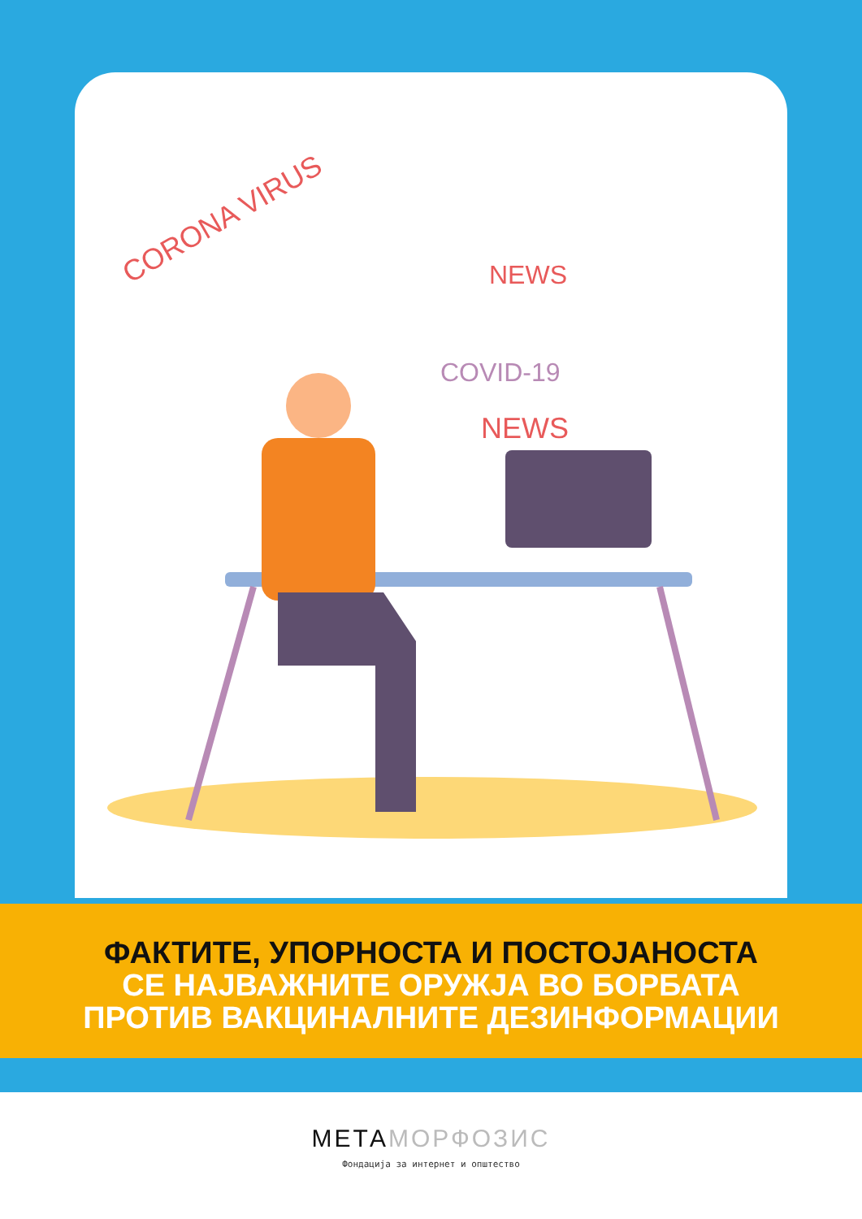CORONA VIRUS
NEWS
COVID-19
NEWS
ФАКТИТЕ, УПОРНОСТА И ПОСТОЈАНОСТА
СЕ НАЈВАЖНИТЕ ОРУЖЈА ВО БОРБАТА
ПРОТИВ ВАКЦИНАЛНИТЕ ДЕЗИНФОРМАЦИИ
МЕТАМОРФОЗИС
Фондација за интернет и општество